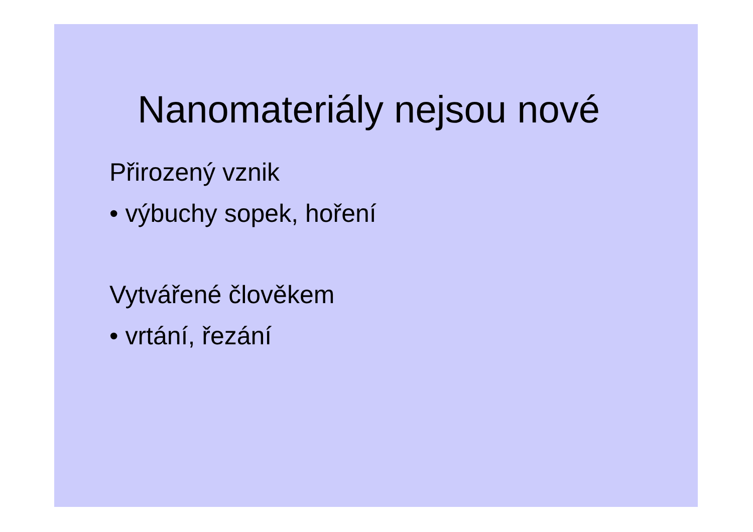Nanomateriály nejsou nové
Přirozený vznik
• výbuchy sopek, hoření
Vytvářené člověkem
• vrtání, řezání